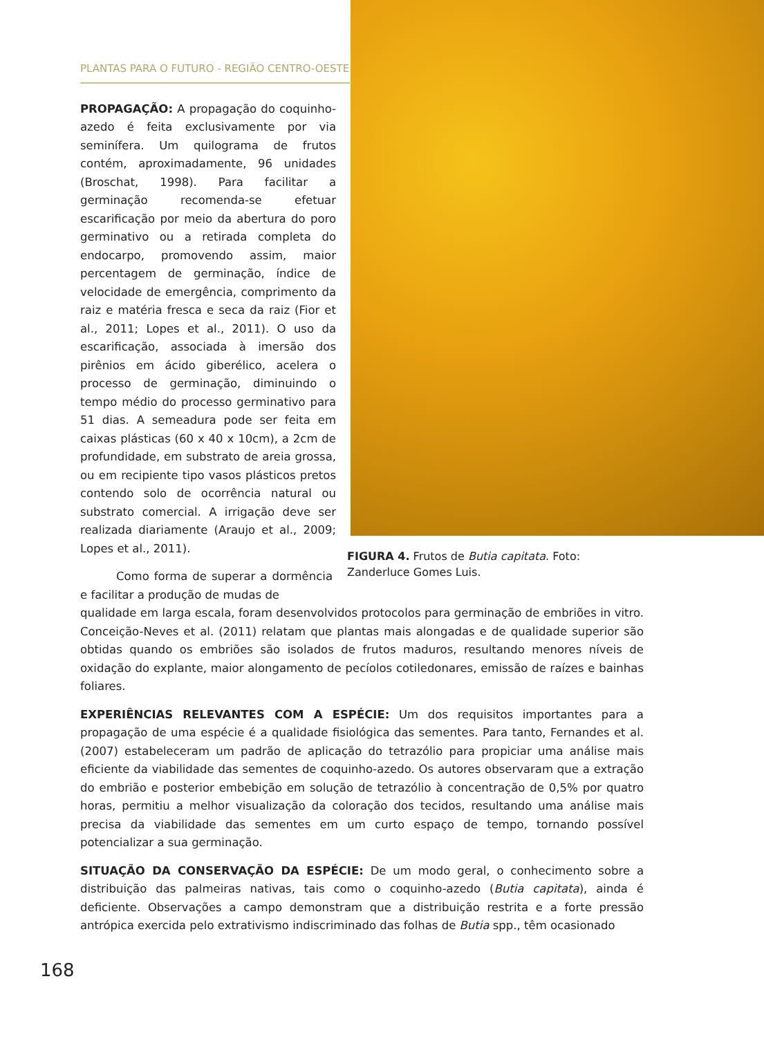PLANTAS PARA O FUTURO - REGIÃO CENTRO-OESTE
PROPAGAÇÃO: A propagação do coquinho-azedo é feita exclusivamente por via seminífera. Um quilograma de frutos contém, aproximadamente, 96 unidades (Broschat, 1998). Para facilitar a germinação recomenda-se efetuar escarificação por meio da abertura do poro germinativo ou a retirada completa do endocarpo, promovendo assim, maior percentagem de germinação, índice de velocidade de emergência, comprimento da raiz e matéria fresca e seca da raiz (Fior et al., 2011; Lopes et al., 2011). O uso da escarificação, associada à imersão dos pirênios em ácido giberélico, acelera o processo de germinação, diminuindo o tempo médio do processo germinativo para 51 dias. A semeadura pode ser feita em caixas plásticas (60 x 40 x 10cm), a 2cm de profundidade, em substrato de areia grossa, ou em recipiente tipo vasos plásticos pretos contendo solo de ocorrência natural ou substrato comercial. A irrigação deve ser realizada diariamente (Araujo et al., 2009; Lopes et al., 2011).
Como forma de superar a dormência e facilitar a produção de mudas de
qualidade em larga escala, foram desenvolvidos protocolos para germinação de embriões in vitro. Conceição-Neves et al. (2011) relatam que plantas mais alongadas e de qualidade superior são obtidas quando os embriões são isolados de frutos maduros, resultando menores níveis de oxidação do explante, maior alongamento de pecíolos cotiledonares, emissão de raízes e bainhas foliares.
EXPERIÊNCIAS RELEVANTES COM A ESPÉCIE: Um dos requisitos importantes para a propagação de uma espécie é a qualidade fisiológica das sementes. Para tanto, Fernandes et al. (2007) estabeleceram um padrão de aplicação do tetrazólio para propiciar uma análise mais eficiente da viabilidade das sementes de coquinho-azedo. Os autores observaram que a extração do embrião e posterior embebição em solução de tetrazólio à concentração de 0,5% por quatro horas, permitiu a melhor visualização da coloração dos tecidos, resultando uma análise mais precisa da viabilidade das sementes em um curto espaço de tempo, tornando possível potencializar a sua germinação.
SITUAÇÃO DA CONSERVAÇÃO DA ESPÉCIE: De um modo geral, o conhecimento sobre a distribuição das palmeiras nativas, tais como o coquinho-azedo (Butia capitata), ainda é deficiente. Observações a campo demonstram que a distribuição restrita e a forte pressão antrópica exercida pelo extrativismo indiscriminado das folhas de Butia spp., têm ocasionado
FIGURA 4. Frutos de Butia capitata. Foto: Zanderluce Gomes Luis.
168